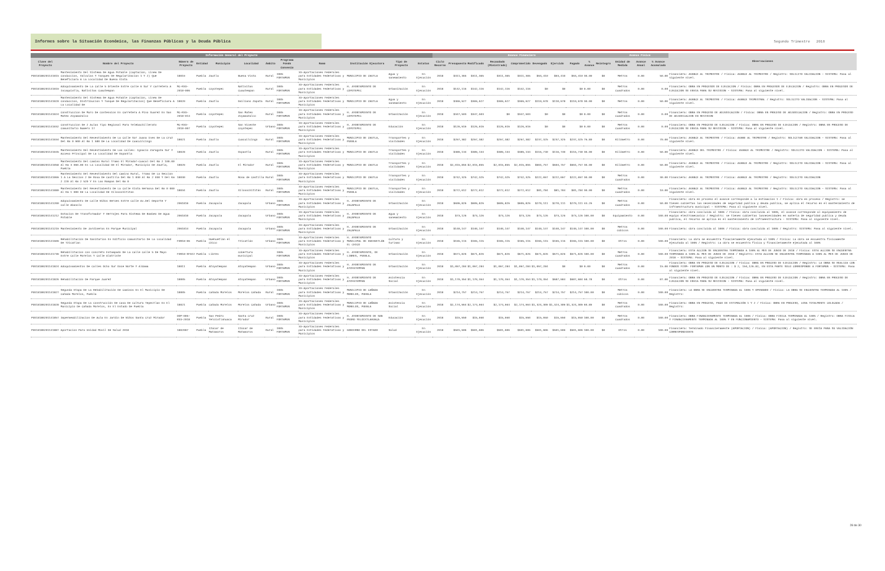Informes sobre la Situación Económica, las Finanzas Públicas y la Deuda Pública
Segundo Trimestre 2018
| Información General del Proyecto | | | | | | | | | | | | Avance Financiero | | | | | | | | | | Avance Físico | | | Observaciones |
| --- | --- | --- | --- | --- | --- | --- | --- | --- | --- | --- | --- | --- | --- | --- | --- | --- | --- | --- | --- | --- | --- | --- | --- | --- | --- |
| Clave del Proyecto | Nombre del Proyecto | Número de Proyecto | Entidad | Municipio | Localidad | Ámbito | Programa Fondo Convenio | Ramo | Institución Ejecutora | Tipo de Proyecto | Estatus | Ciclo Recurso | Presupuesto | Modificado | Recaudado (Ministrado) | Comprometido | Devengado | Ejercido | Pagado | % Avance | Reintegro | Unidad de Medida | Avance Anual | % Avance Acumulado | |
| PUE18180201141015 | Mantenimiento Del Sistema De Agua Potable (Captacion, Linea De Conduccion, Valvulas Y Tanques De Regularizacion 1 Y 2) Que Beneficiara A La Localidad De Buena Vista | 18019 | Puebla | Zautla | Buena Vista | Rural | I005 FORTAMUN | 33-Aportaciones Federales para Entidades Federativas y Municipios | MUNICIPIO DE ZAUTLA | Agua y saneamiento | En Ejecución | 2018 | $311,365 | $311,365 | $311,365 | $311,365 | $93,410 | $93,410 | $93,410 | 30.00 | $0 | Metros | 0.00 | 50.00 | Financiera: AVANCE AL TRIMESTRE / Física: AVANCE AL TRIMESTRE / Registro: SOLICITO VALIDACION - SISTEMA: Pasa al siguiente nivel. |
| PUE18180201141019 | Adoquinamiento De La Calle 5 Oriente Entre Calle 6 Sur Y Carretera A Ixcaquixtla, Natívitas Cuautempan | MC-R33-2018-006 | Puebla | Coyotepec | Natívitas Cuautempan | Rural | I005 FORTAMUN | 33-Aportaciones Federales para Entidades Federativas y Municipios | H. AYUNTAMIENTO DE COYOTEPEC | Urbanización | En Ejecución | 2018 | $142,116 | $142,116 | $142,116 | $142,116 | $0 | $0 | $0 | 0.00 | $0 | Metros Cuadrados | 0.00 | 0.00 | Financiera: OBRA EN PROCESOS DE EJECUCION / Física: OBRA EN PROCESOS DE EJECUCION / Registro: OBRA EN PROCESOS DE EJECUCION SE ENVIA PARA SU REVISION - SISTEMA: Pasa al siguiente nivel. |
| PUE18180201141020 | Mantenimiento Del Sistema De Agua Potable (Captacion, Linea De Conduccion, Distribucion Y Tanque De Regularizacion) Que Beneficiara A La Localidad De | 18020 | Puebla | Zautla | Emiliano Zapata | Rural | I005 FORTAMUN | 33-Aportaciones Federales para Entidades Federativas y Municipios | MUNICIPIO DE ZAUTLA | Agua y saneamiento | En Ejecución | 2018 | $369,927 | $369,927 | $369,927 | $369,927 | $110,978 | $110,978 | $110,978 | 30.00 | $0 | Metros | 0.00 | 50.00 | Financiera: AVANCE AL TRIMESTRE / Física: AVANCE TRIMESTRAL / Registro: SOLICITO VALIDACION - SISTEMA: Pasa al siguiente nivel. |
| PUE18180201141024 | Construccion De Muro De Contension En Carretera A Pino Suarez En San Mateo Zoyamazalco | MC-R33-2018-014 | Puebla | Coyotepec | San Mateo Zoyamazalco | Rural | I005 FORTAMUN | 33-Aportaciones Federales para Entidades Federativas y Municipios | H. AYUNTAMIENTO DE COYOTEPEC | Urbanización | En Ejecución | 2018 | $347,503 | $347,503 | $0 | $347,503 | $0 | $0 | $0 | 0.00 | $0 | Metros Cuadrados | 0.00 | 0.00 | Financiera: OBRA EN PROCESO DE ADJUDICACION / Física: OBRA EN PROCESO DE ADJUDICACION / Registro: OBRA EN PROCESO DE ADJUDICACION EN REVISION |
| PUE18180201141032 | Construccion De 2 Aulas Tipo Regional Para Telebachillerato Comunitario Numero 17 | MC-R33-2018-007 | Puebla | Coyotepec | San Vicente Coyotepec | Urbano | I005 FORTAMUN | 33-Aportaciones Federales para Entidades Federativas y Municipios | H. AYUNTAMIENTO DE COYOTEPEC | Educación | En Ejecución | 2018 | $126,919 | $126,919 | $126,919 | $126,919 | $0 | $0 | $0 | 0.00 | $0 | Metros Cuadrados | 0.00 | 0.00 | Financiera: OBRA EN PROCESO DE EJECUCION / Física: OBRA EN PROCESO DE EJECUCION / Registro: OBRA EN PROCESO DE EJECUCION SE ENVIA PARA SU REVISION - SISTEMA: Pasa al siguiente nivel. |
| PUE18180201141034 | Mantenimiento Del Revestimiento De La Calle Sor Juana Ines De La Cruz Del Km 0 900 Al Km 1 580 De La Localidad De Cuacuilcingo | 18021 | Puebla | Zautla | Cuacuilcingo | Rural | I005 FORTAMUN | 33-Aportaciones Federales para Entidades Federativas y Municipios | MUNICIPIO DE ZAUTLA, PUEBLA | Transportes y vialidades | En Ejecución | 2018 | $297,382 | $297,382 | $297,382 | $297,382 | $237,325 | $237,325 | $237,325 | 79.80 | $0 | Kilómetro | 0.00 | 70.00 | Financiera: AVANCE AL TRIMESTRE / Física: AVANE AL TRIMESTRE / Registro: SOLICITAR VALIDACION - SISTEMA: Pasa al siguiente nivel. |
| PUE18180201141045 | Mantenimiento Del Revestimiento De Las Calles: Ignacio Zaragoza Sur Y Acceso Principal De La Localidad De Oxpantla | 18028 | Puebla | Zautla | Oxpantla | Rural | I005 FORTAMUN | 33-Aportaciones Federales para Entidades Federativas y Municipios | MUNICIPIO DE ZAUTLA | Transportes y vialidades | En Ejecución | 2018 | $389,134 | $389,134 | $389,134 | $389,134 | $116,740 | $116,740 | $116,740 | 30.00 | $0 | Kilómetro | 0.00 | 50.00 | Financiera: AVANCE DEL TRIMESTRE / Física: AVANCE AL TRIMESTRE / Registro: SOLICITO VALIDACION - SISTEMA: Pasa al siguiente nivel. |
| PUE18180201141058 | Mantenimiento Del Camino Rural Tramo El Mirador-Cuacal Del Km 2 100.00 Al Km 3 060.00 En La Localidad De El Mirador, Municipio De Zautla, Puebla | 18029 | Puebla | Zautla | El Mirador | Rural | I005 FORTAMUN | 33-Aportaciones Federales para Entidades Federativas y Municipios | MUNICIPIO DE ZAUTLA | Transportes y vialidades | En Ejecución | 2018 | $2,015,855 | $2,015,855 | $2,015,855 | $2,015,855 | $604,757 | $604,757 | $604,757 | 30.00 | $0 | Kilómetro | 0.00 | 50.00 | Financiera: AVANCE AL TRIMESTRE / Física: AVANCE AL TRIMESTRE / Registro: SOLICITO VALIDACION - SISTEMA: Pasa al siguiente nivel. |
| PUE18180201141069 | Mantenimiento Del Revestimiento Del Camino Rural, Tramo De La Seccion 1 A La Seccion 2 De Rosa De Castilla Del Km 1 830 Al Km 2 030 Y Del Km 2 220 Al Km 2 520 Y En Las Rampas Del Km 0 | 18030 | Puebla | Zautla | Rosa de Castilla | Rural | I005 FORTAMUN | 33-Aportaciones Federales para Entidades Federativas y Municipios | MUNICIPIO DE ZAUTLA | Transportes y vialidades | En Ejecución | 2018 | $742,325 | $742,325 | $742,325 | $742,325 | $222,697 | $222,697 | $222,697 | 30.00 | $0 | Metros Cuadrados | 0.00 | 30.00 | Financiera: AVANCE AL TRIMESTRE / Física: AVANCE AL TRIMESTRE / Registro: SOLICITO VALIDACION |
| PUE18180201141080 | Mantenimiento Del Revestimiento De La Calle Vista Hermosa Del Km 0 000 Al Km 1 000 De La Localidad De Xiloxochititan | 18034 | Puebla | Zautla | Xiloxochititán | Rural | I005 FORTAMUN | 33-Aportaciones Federales para Entidades Federativas y Municipios | MUNICIPIO DE ZAUTLA, PUEBLA | Transportes y vialidades | En Ejecución | 2018 | $272,612 | $272,612 | $272,612 | $272,612 | $81,784 | $81,784 | $81,784 | 30.00 | $0 | Metros Cuadrados | 0.00 | 10.00 | Financiera: AVANCE AL TRIMESTRE / Física: AVANCE AL TRIMESTRE / Registro: SOLICITO VALIDACION - SISTEMA: Pasa al siguiente nivel. |
| PUE18180201141200 | Adqouinamiento De Calle Niños Heroes Entre Calle Av.Del Deporte Y Calle Abasolo | 2061816 | Puebla | Zacapala | Zacapala | Urbano | I005 FORTAMUN | 33-Aportaciones Federales para Entidades Federativas y Municipios | H. AYUNTAMIENTO DE ZACAPALA | Urbanización | En Ejecución | 2018 | $609,829 | $609,829 | $609,829 | $609,829 | $270,111 | $270,111 | $270,111 | 44.29 | $0 | Metros Cuadrados | 0.00 | 50.00 | Financiera: obra en proceso el avance corresponde a la estimacion 1 / Física: obra en proceso / Registro: se tienen cubiertas las necesidades de seguridad publica y deuda publica, se aplica el recurso en el mantenimiento de infraestructura municipal - SISTEMA: Pasa al siguiente nivel. |
| PUE18180201141212 | Dotacion De Transformador Y Herrajes Para Sistema De Bombeo De Agua Potable | 2061810 | Puebla | Zacapala | Zacapala | Urbano | I005 FORTAMUN | 33-Aportaciones Federales para Entidades Federativas y Municipios | H. AYUNTAMIENTO DE ZACAPALA | Agua y saneamiento | En Ejecución | 2018 | $73,126 | $73,126 | $73,126 | $73,126 | $73,126 | $73,126 | $73,126 | 100.00 | $0 | Equipamiento | 0.00 | 100.00 | Financiera: obra concluida al 100% / Física: obra concluida al 100%, el avance corresponde al equipamiento de equipo electromecanico / Registro: se tienen cubiertas lasnecesidades en materia de seguridad publica y deuda publica, el recurso se aplica en el mantenimiento de infraeestructura - SISTEMA: Pasa al siguiente nivel. |
| PUE18180201141219 | Mantenimiento De Jardineras En Parque Municipal | 2061814 | Puebla | Zacapala | Zacapala | Urbano | I005 FORTAMUN | 33-Aportaciones Federales para Entidades Federativas y Municipios | H. AYUNTAMIENTO DE ZACAPALA | Urbanización | En Ejecución | 2018 | $140,147 | $140,147 | $140,147 | $140,147 | $140,147 | $140,147 | $140,147 | 100.00 | $0 | Metros cúbicos | 0.00 | 100.00 | Financiera: obra concluida al 100% / Física: obra concluida al 100% / Registro: SISTEMA: Pasa al siguiente nivel. |
| PUE18180201141509 | Rehabilitación De Sanitarios En Edificio Comunitario De La Localidad De Tzicatlan | FOR18-06 | Puebla | Huehuetlán el Chico | Tzicatlán | Urbano | I005 FORTAMUN | 33-Aportaciones Federales para Entidades Federativas y Municipios | H. AYUNTAMIENTO MUNICIPAL DE HUEHUETLÁN EL CHICO | Cultura y turismo | En Ejecución | 2018 | $195,115 | $195,115 | $195,115 | $195,115 | $195,115 | $195,115 | $195,115 | 100.00 | $0 | Otros | 0.00 | 100.00 | Financiera: La obra se encuentra finacieramente ejecutada al 100% / Física: La obra se encuentra fisicamente ejecutada al 100% / Registro: La obra se encuentra fisica y financieramente ejecutada al 100% |
| PUE18180201141739 | Rehabilitacion Con Concreto Estampado De La Calle Calle 5 De Mayo Entre Calle Morelos Y Calle Alatriste | FOR18-SF022 | Puebla | Libres | Cobertura municipal | | I005 FORTAMUN | 33-Aportaciones Federales para Entidades Federativas y Municipios | H. AYUNTAMIENTO, DE LIBRES, PUEBLA. | Urbanización | En Ejecución | 2018 | $671,826 | $671,826 | $671,826 | $671,826 | $671,826 | $671,826 | $671,826 | 100.00 | $0 | Metros Cuadrados | 0.00 | 100.00 | Financiera: ESTA ACCION SE ENCUENTRA TERMINADA A 100% AL MES DE JUNIO DE 2018 / Física: ESTA ACCION SE ENCUENTRA TERMINADA A 100% AL MES DE JUNIO DE 2018 / Registro: ESTA ACCION SE ENCUENTRA TERMINADA A 100% AL MES DE JUNIO DE 2018 - SISTEMA: Pasa al siguiente nivel. |
| PUE18180201141824 | Adoquinamientos De Calles Ocho Sur Doce Norte Y Aldama | 18011 | Puebla | Atoyatempan | Atoyatempan | Urbano | I005 FORTAMUN | 33-Aportaciones Federales para Entidades Federativas y Municipios | H. AYUNTAMIENTO DE ATOYATEMPAN | Urbanización | En Ejecución | 2018 | $1,097,284 | $1,097,284 | $1,097,284 | $1,097,284 | $1,097,284 | $0 | $0 | 0.00 | $0 | Metros Cuadrados | 0.00 | 15.00 | Financiera: OBRA EN PROCESO DE EJECUCION / Física: OBRA EN PROCESO DE EJECUCION / Registro: LA OBRA SE REALIZA CON FONDOS FISM- FORTAMUN CON UN MONTO DE : $ 2, 194,126.82, EN ESTA PARTE SOLO CORRESPONDE A FORTAMUN - SISTEMA: Pasa al siguiente nivel. |
| PUE18180201141826 | Rehabilitación De Parque Juarez | 18005 | Puebla | Atoyatempan | Atoyatempan | Urbano | I005 FORTAMUN | 33-Aportaciones Federales para Entidades Federativas y Municipios | H. AYUNTAMIENTO DE ATOYATEMPAN | Asistencia Social | En Ejecución | 2018 | $1,170,354 | $1,170,354 | $1,170,354 | $1,170,354 | $1,170,354 | $687,984 | $687,984 | 58.78 | $0 | Otros | 0.00 | 87.00 | Financiera: OBRA EN PROCESO DE EJECUCION / Física: OBRA EN PROCESO DE EJECUCION / Registro: OBRA EN PROCESO DE EJECUCION SE ENVIA PARA SU REVISION - SISTEMA: Pasa al siguiente nivel. |
| PUE18180201141827 | Segunda Etapa De La Rehabilitación De Caminos En El Municipio De Cañada Morelos, Puebla | 18005 | Puebla | Cañada Morelos | Morelos Cañada | Rural | I005 FORTAMUN | 33-Aportaciones Federales para Entidades Federativas y Municipios | MUNICIPIO DE CAÑADA MORELOS, PUEBLA | Urbanización | En Ejecución | 2018 | $214,757 | $214,757 | $214,757 | $214,757 | $214,757 | $214,757 | $214,757 | 100.00 | $0 | Metros cúbicos | 0.00 | 100.00 | Financiera: LA OBRA SE ENCUENTRA TERMINADA AL 100% Y OPERANDO / Física: LA OBRA SE ENCUENTRA TERMINADA AL 100% / Registro: |
| PUE18180201141828 | Segunda Etapa De La Construcción De Casa De Cultura Tepectlan En El Municipio De Cañada Morelos, En El Estado De Puebla | 18021 | Puebla | Cañada Morelos | Morelos Cañada | Urbano | I005 FORTAMUN | 33-Aportaciones Federales para Entidades Federativas y Municipios | MUNICIPIO DE CAÑADA MORELOS, PUEBLA | Asistencia Social | En Ejecución | 2018 | $2,174,964 | $2,174,964 | $2,174,964 | $2,174,964 | $1,324,309 | $1,324,309 | $1,324,309 | 60.89 | $0 | Metros Cuadrados | 0.00 | 100.00 | Financiera: OBRA EN PROCESO, PAGO DE ESTIMACIÓN 1 Y 2 / Física: OBRA EN PROCESO, LOSA TOTALMENTE COLOCADA / Registro: |
| PUE18180201141857 | Impermeabilizacion De Aula En Jardin De Niños Santa Cruz Mirador | DOP-005-R33-2018 | Puebla | San Pedro Yeloixtlahuaca | Santa Cruz Mirador | Rural | I005 FORTAMUN | 33-Aportaciones Federales para Entidades Federativas y Municipios | H. AYUNTAMIENTO DE SAN PEDRO YELOIXTLAHUACA | Educación | En Ejecución | 2018 | $15,950 | $15,950 | $15,950 | $15,950 | $15,950 | $15,950 | $15,950 | 100.00 | $0 | Metros Cuadrados | 0.00 | 100.00 | Financiera: OBRA FINANCIERAMENTE TERMINADA AL 100% / Física: OBRA FISICA TERMINADA AL 100% / Registro: OBRA FISICA Y FINANCIERAMENTE TERMINADA AL 100% Y EN FUNCIONAMIENTO - SISTEMA: Pasa al siguiente nivel. |
| PUE18180201141887 | Aportacion Para Unidad Movil De Salud 2018 | 1802007 | Puebla | Izúcar de Matamoros | Izúcar de Matamoros | Rural | I005 FORTAMUN | 33-Aportaciones Federales para Entidades Federativas y Municipios | GOBIERNO DEL ESTADO | Salud | En Ejecución | 2018 | $501,906 | $501,906 | $501,906 | $501,906 | $501,906 | $501,906 | $501,906 | 100.00 | $0 | Otros | 0.00 | 100.00 | Financiera: Terminado Financieramente (APORTACION) / Física: (APORTACION) / Registro: SE ENVÍA PARA SU VALIDACIÓN CORRESPONDIENTE |
28 de 30